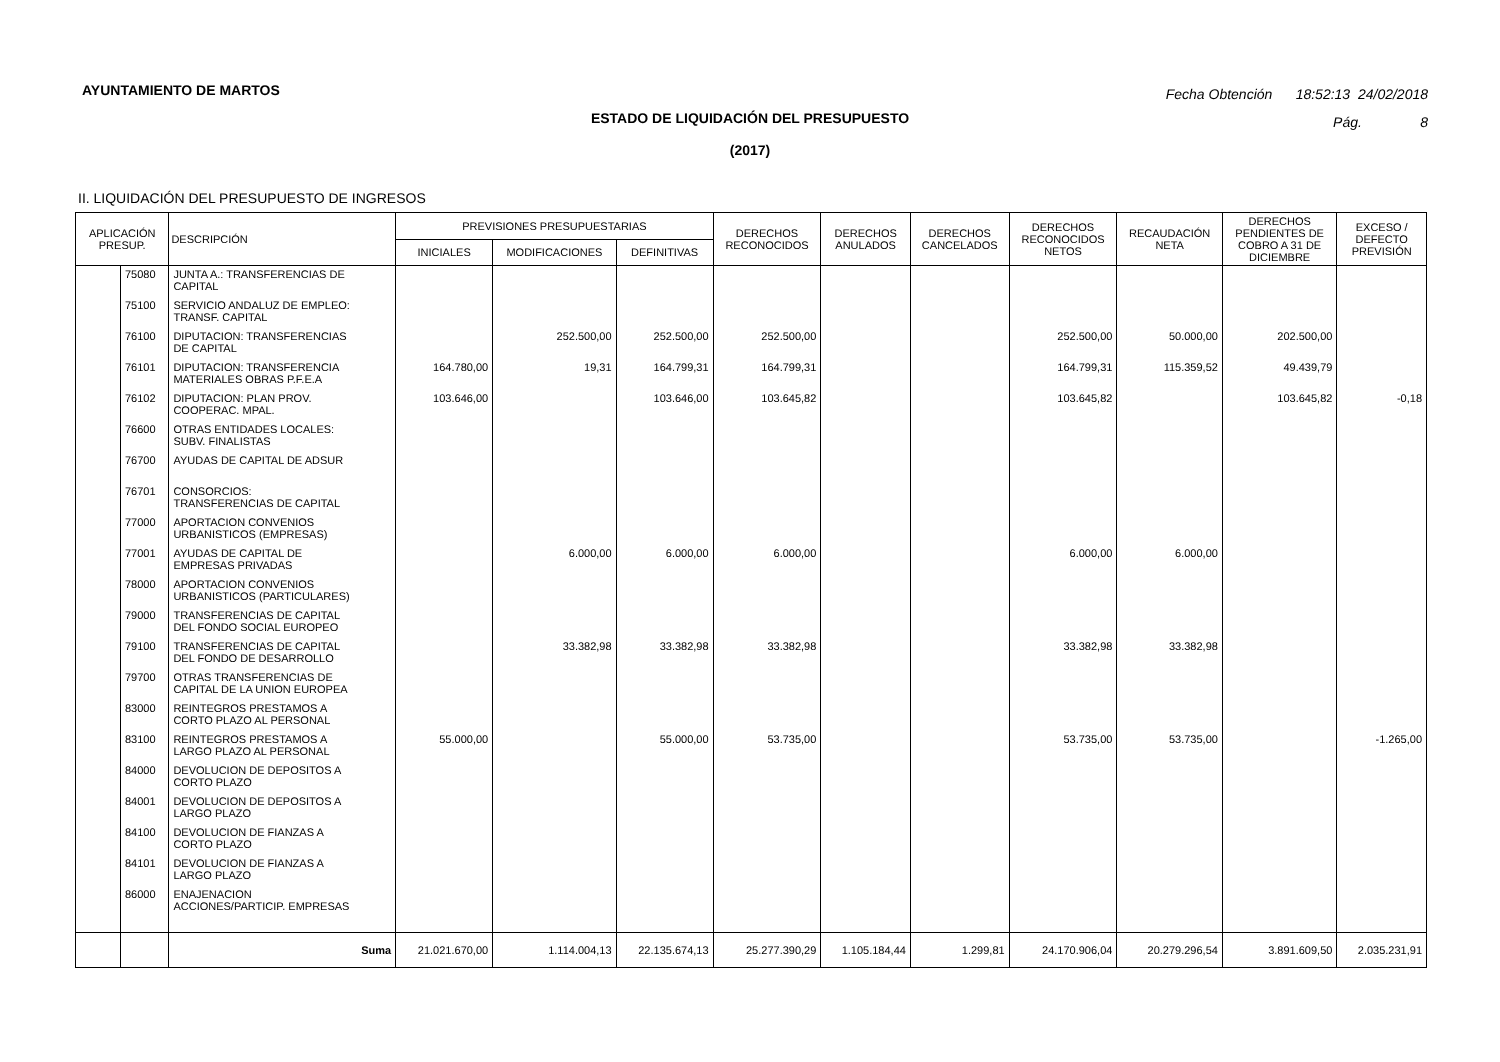AYUNTAMIENTO DE MARTOS
Fecha Obtención 18:52:13 24/02/2018
Pág. 8
ESTADO DE LIQUIDACIÓN DEL PRESUPUESTO
(2017)
II. LIQUIDACIÓN DEL PRESUPUESTO DE INGRESOS
| APLICACIÓN PRESUP. | | DESCRIPCIÓN | PREVISIONES PRESUPUESTARIAS | | | DERECHOS RECONOCIDOS | DERECHOS ANULADOS | DERECHOS CANCELADOS | DERECHOS RECONOCIDOS NETOS | RECAUDACIÓN NETA | DERECHOS PENDIENTES DE COBRO A 31 DE DICIEMBRE | EXCESO / DEFECTO PREVISIÓN |
| --- | --- | --- | --- | --- | --- | --- | --- | --- | --- | --- | --- | --- |
| | | | INICIALES | MODIFICACIONES | DEFINITIVAS | | | | | | | |
| | 75080 | JUNTA A.: TRANSFERENCIAS DE CAPITAL | | | | | | | | | | |
| | 75100 | SERVICIO ANDALUZ DE EMPLEO: TRANSF. CAPITAL | | | | | | | | | | |
| | 76100 | DIPUTACION: TRANSFERENCIAS DE CAPITAL | | 252.500,00 | 252.500,00 | 252.500,00 | | | 252.500,00 | 50.000,00 | 202.500,00 | |
| | 76101 | DIPUTACION: TRANSFERENCIA MATERIALES OBRAS P.F.E.A | 164.780,00 | 19,31 | 164.799,31 | 164.799,31 | | | 164.799,31 | 115.359,52 | 49.439,79 | |
| | 76102 | DIPUTACION: PLAN PROV. COOPERAC. MPAL. | 103.646,00 | | 103.646,00 | 103.645,82 | | | 103.645,82 | | 103.645,82 | -0,18 |
| | 76600 | OTRAS ENTIDADES LOCALES: SUBV. FINALISTAS | | | | | | | | | | |
| | 76700 | AYUDAS DE CAPITAL DE ADSUR | | | | | | | | | | |
| | 76701 | CONSORCIOS: TRANSFERENCIAS DE CAPITAL | | | | | | | | | | |
| | 77000 | APORTACION CONVENIOS URBANISTICOS (EMPRESAS) | | | | | | | | | | |
| | 77001 | AYUDAS DE CAPITAL DE EMPRESAS PRIVADAS | | 6.000,00 | 6.000,00 | 6.000,00 | | | 6.000,00 | 6.000,00 | | |
| | 78000 | APORTACION CONVENIOS URBANISTICOS (PARTICULARES) | | | | | | | | | | |
| | 79000 | TRANSFERENCIAS DE CAPITAL DEL FONDO SOCIAL EUROPEO | | | | | | | | | | |
| | 79100 | TRANSFERENCIAS DE CAPITAL DEL FONDO DE DESARROLLO | | 33.382,98 | 33.382,98 | 33.382,98 | | | 33.382,98 | 33.382,98 | | |
| | 79700 | OTRAS TRANSFERENCIAS DE CAPITAL DE LA UNION EUROPEA | | | | | | | | | | |
| | 83000 | REINTEGROS PRESTAMOS A CORTO PLAZO AL PERSONAL | | | | | | | | | | |
| | 83100 | REINTEGROS PRESTAMOS A LARGO PLAZO AL PERSONAL | 55.000,00 | | 55.000,00 | 53.735,00 | | | 53.735,00 | 53.735,00 | | -1.265,00 |
| | 84000 | DEVOLUCION DE DEPOSITOS A CORTO PLAZO | | | | | | | | | | |
| | 84001 | DEVOLUCION DE DEPOSITOS A LARGO PLAZO | | | | | | | | | | |
| | 84100 | DEVOLUCION DE FIANZAS A CORTO PLAZO | | | | | | | | | | |
| | 84101 | DEVOLUCION DE FIANZAS A LARGO PLAZO | | | | | | | | | | |
| | 86000 | ENAJENACION ACCIONES/PARTICIP. EMPRESAS | | | | | | | | | | |
| | | Suma | 21.021.670,00 | 1.114.004,13 | 22.135.674,13 | 25.277.390,29 | 1.105.184,44 | 1.299,81 | 24.170.906,04 | 20.279.296,54 | 3.891.609,50 | 2.035.231,91 |